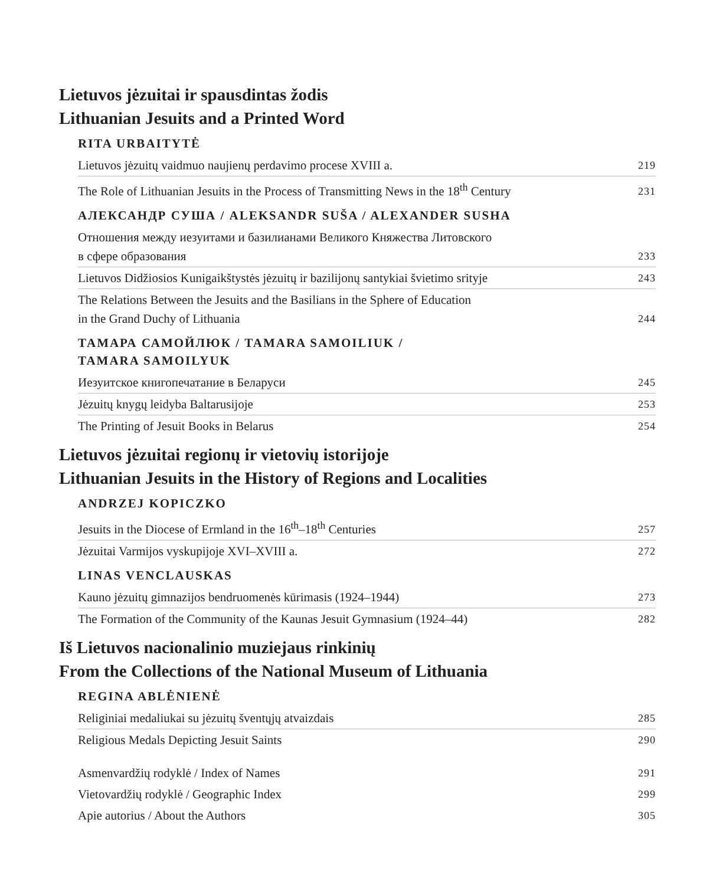Lietuvos jėzuitai ir spausdintas žodis
Lithuanian Jesuits and a Printed Word
RITA URBAITYTĖ
Lietuvos jėzuitų vaidmuo naujienų perdavimo procese XVIII a. 219
The Role of Lithuanian Jesuits in the Process of Transmitting News in the 18<sup>th</sup> Century 231
АЛЕКСАНДР СУША / ALEKSANDR SUŠA / ALEXANDER SUSHA
Отношения между иезуитами и базилианами Великого Княжества Литовского
в сфере образования 233
Lietuvos Didžiosios Kunigaikštystės jėzuitų ir bazilijonų santykiai švietimo srityje 243
The Relations Between the Jesuits and the Basilians in the Sphere of Education
in the Grand Duchy of Lithuania 244
ТАМАРА САМОЙЛЮК / TAMARA SAMOILIUK /
TAMARA SAMOILYUK
Иезуитское книгопечатание в Беларуси 245
Jėzuitų knygų leidyba Baltarusijoje 253
The Printing of Jesuit Books in Belarus 254
Lietuvos jėzuitai regionų ir vietovių istorijoje
Lithuanian Jesuits in the History of Regions and Localities
ANDRZEJ KOPICZKO
Jesuits in the Diocese of Ermland in the 16<sup>th</sup>–18<sup>th</sup> Centuries 257
Jėzuitai Varmijos vyskupijoje XVI–XVIII a. 272
LINAS VENCLAUSKAS
Kauno jėzuitų gimnazijos bendruomenės kūrimasis (1924–1944) 273
The Formation of the Community of the Kaunas Jesuit Gymnasium (1924–44) 282
Iš Lietuvos nacionalinio muziejaus rinkinių
From the Collections of the National Museum of Lithuania
REGINA ABLĖNIENĖ
Religiniai medaliukai su jėzuitų šventųjų atvaizdais 285
Religious Medals Depicting Jesuit Saints 290
Asmenvardžių rodyklė / Index of Names 291
Vietovardžių rodyklė / Geographic Index 299
Apie autorius / About the Authors 305